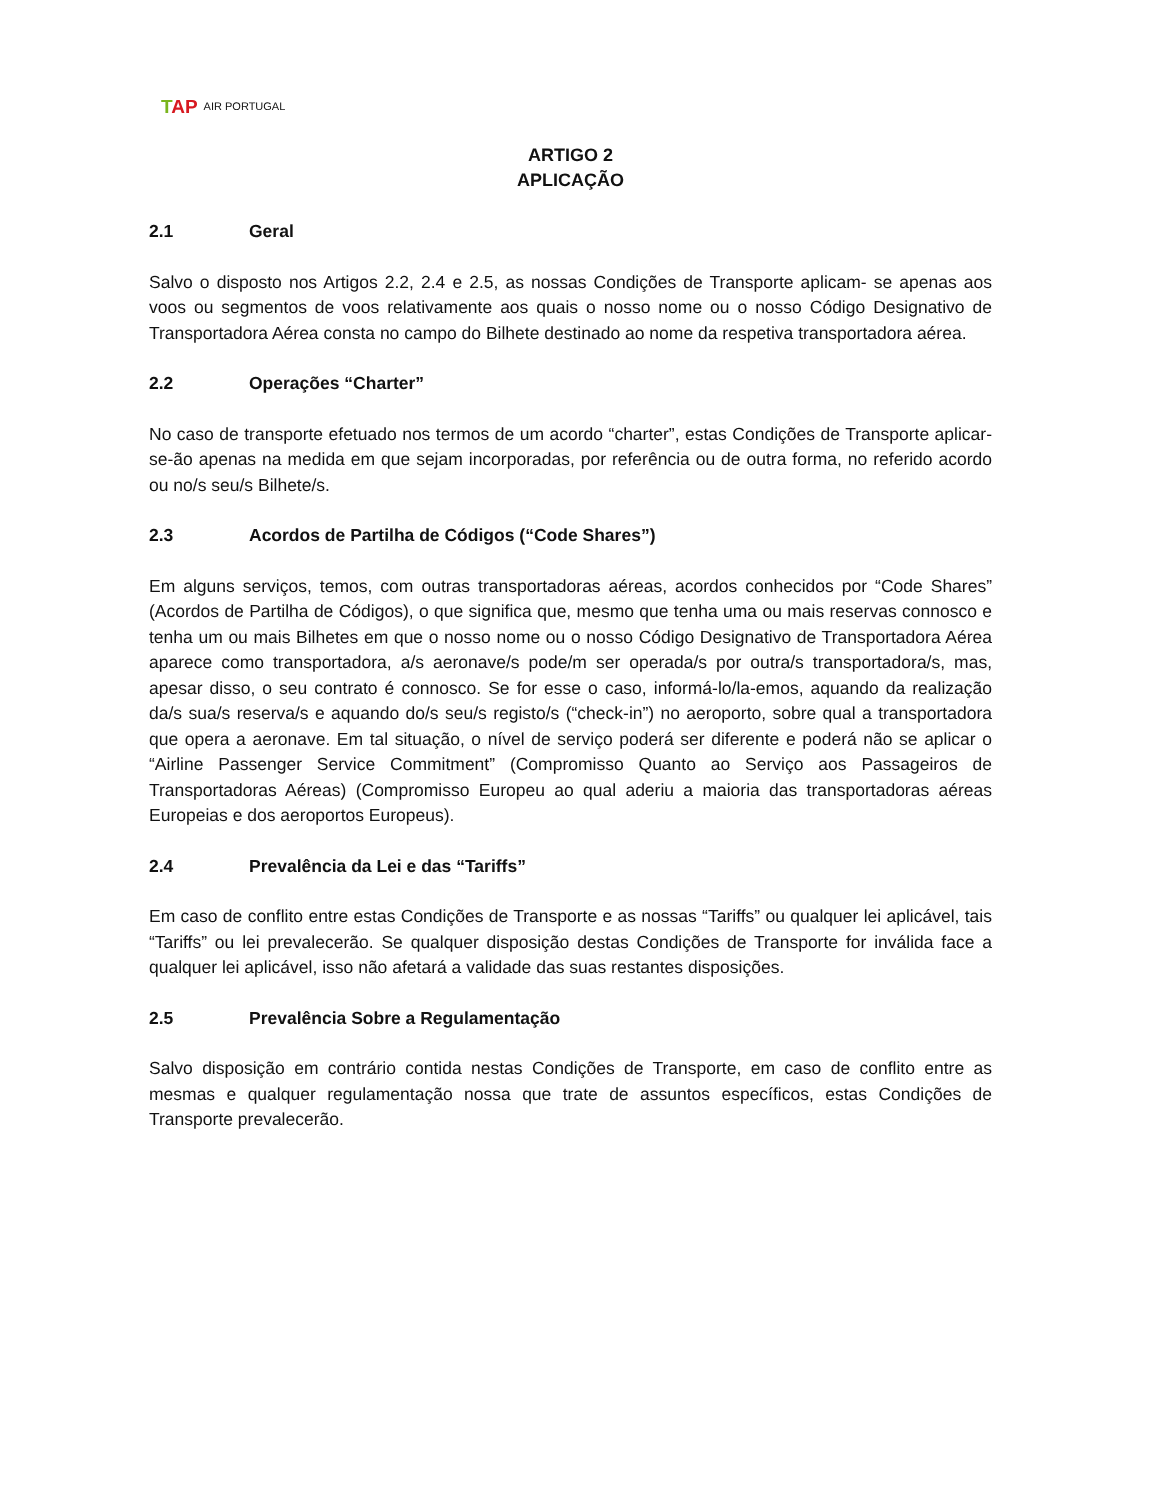TAP AIR PORTUGAL
ARTIGO 2
APLICAÇÃO
2.1 Geral
Salvo o disposto nos Artigos 2.2, 2.4 e 2.5, as nossas Condições de Transporte aplicam- se apenas aos voos ou segmentos de voos relativamente aos quais o nosso nome ou o nosso Código Designativo de Transportadora Aérea consta no campo do Bilhete destinado ao nome da respetiva transportadora aérea.
2.2 Operações “Charter”
No caso de transporte efetuado nos termos de um acordo “charter”, estas Condições de Transporte aplicar-se-ão apenas na medida em que sejam incorporadas, por referência ou de outra forma, no referido acordo ou no/s seu/s Bilhete/s.
2.3 Acordos de Partilha de Códigos (“Code Shares”)
Em alguns serviços, temos, com outras transportadoras aéreas, acordos conhecidos por “Code Shares” (Acordos de Partilha de Códigos), o que significa que, mesmo que tenha uma ou mais reservas connosco e tenha um ou mais Bilhetes em que o nosso nome ou o nosso Código Designativo de Transportadora Aérea aparece como transportadora, a/s aeronave/s pode/m ser operada/s por outra/s transportadora/s, mas, apesar disso, o seu contrato é connosco. Se for esse o caso, informá-lo/la-emos, aquando da realização da/s sua/s reserva/s e aquando do/s seu/s registo/s (“check-in”) no aeroporto, sobre qual a transportadora que opera a aeronave. Em tal situação, o nível de serviço poderá ser diferente e poderá não se aplicar o “Airline Passenger Service Commitment” (Compromisso Quanto ao Serviço aos Passageiros de Transportadoras Aéreas) (Compromisso Europeu ao qual aderiu a maioria das transportadoras aéreas Europeias e dos aeroportos Europeus).
2.4 Prevalência da Lei e das “Tariffs”
Em caso de conflito entre estas Condições de Transporte e as nossas “Tariffs” ou qualquer lei aplicável, tais “Tariffs” ou lei prevalecerão. Se qualquer disposição destas Condições de Transporte for inválida face a qualquer lei aplicável, isso não afetará a validade das suas restantes disposições.
2.5 Prevalência Sobre a Regulamentação
Salvo disposição em contrário contida nestas Condições de Transporte, em caso de conflito entre as mesmas e qualquer regulamentação nossa que trate de assuntos específicos, estas Condições de Transporte prevalecerão.